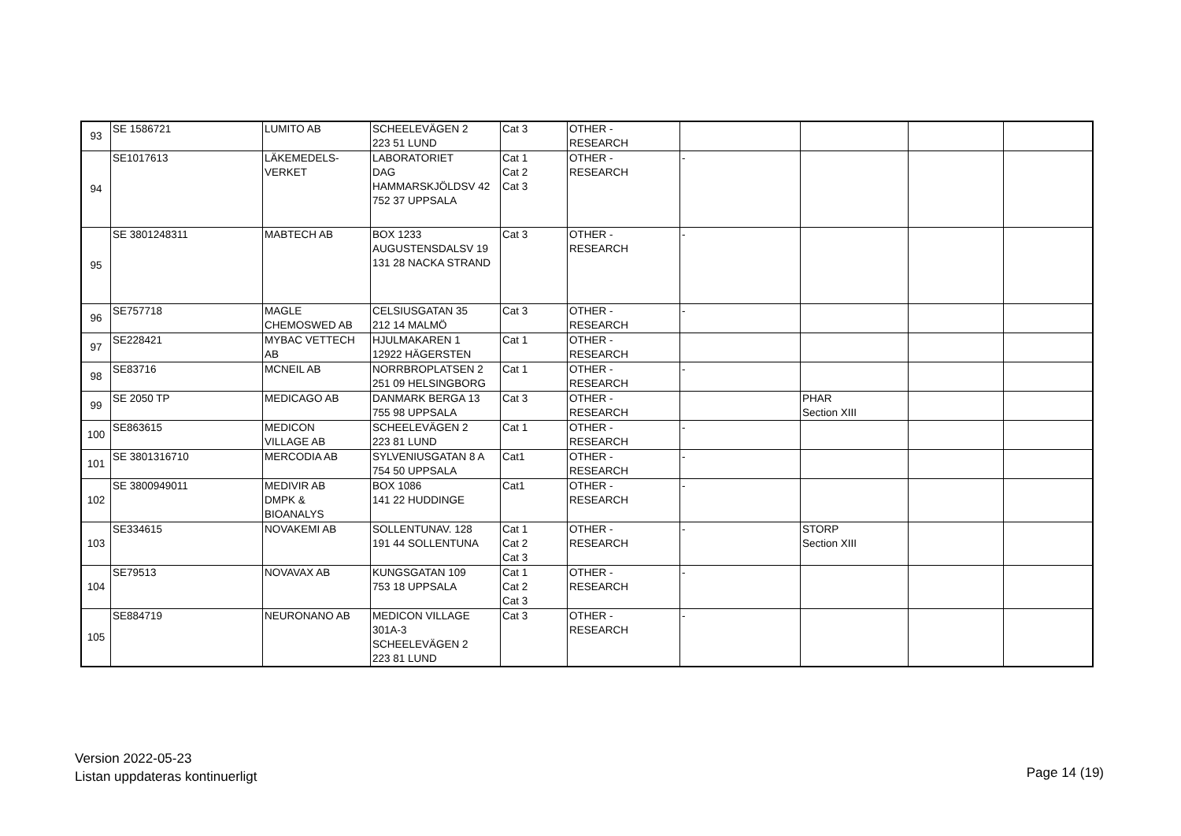| 93 | SE 1586721 | LUMITO AB | SCHEELEVÄGEN 2 223 51 LUND | Cat 3 | OTHER - RESEARCH | | | | |
| 94 | SE1017613 | LÄKEMEDELS- VERKET | LABORATORIET DAG HAMMARSKJÖLDSV 42 752 37 UPPSALA | Cat 1 Cat 2 Cat 3 | OTHER - RESEARCH | - | | | |
| 95 | SE 3801248311 | MABTECH AB | BOX 1233 AUGUSTENSDALSV 19 131 28 NACKA STRAND | Cat 3 | OTHER - RESEARCH | - | | | |
| 96 | SE757718 | MAGLE CHEMOSWED AB | CELSIUSGATAN 35 212 14 MALMÖ | Cat 3 | OTHER - RESEARCH | - | | | |
| 97 | SE228421 | MYBAC VETTECH AB | HJULMAKAREN 1 12922 HÄGERSTEN | Cat 1 | OTHER - RESEARCH | | | | |
| 98 | SE83716 | MCNEIL AB | NORRBROPLATSEN 2 251 09 HELSINGBORG | Cat 1 | OTHER - RESEARCH | - | | | |
| 99 | SE 2050 TP | MEDICAGO AB | DANMARK BERGA 13 755 98 UPPSALA | Cat 3 | OTHER - RESEARCH | | PHAR Section XIII | | |
| 100 | SE863615 | MEDICON VILLAGE AB | SCHEELEVÄGEN 2 223 81 LUND | Cat 1 | OTHER - RESEARCH | - | | | |
| 101 | SE 3801316710 | MERCODIA AB | SYLVENIUSGATAN 8 A 754 50 UPPSALA | Cat1 | OTHER - RESEARCH | - | | | |
| 102 | SE 3800949011 | MEDIVIR AB DMPK & BIOANALYS | BOX 1086 141 22 HUDDINGE | Cat1 | OTHER - RESEARCH | - | | | |
| 103 | SE334615 | NOVAKEMI AB | SOLLENTUNAV. 128 191 44 SOLLENTUNA | Cat 1 Cat 2 Cat 3 | OTHER - RESEARCH | - | STORP Section XIII | | |
| 104 | SE79513 | NOVAVAX AB | KUNGSGATAN 109 753 18 UPPSALA | Cat 1 Cat 2 Cat 3 | OTHER - RESEARCH | - | | | |
| 105 | SE884719 | NEURONANO AB | MEDICON VILLAGE 301A-3 SCHEELEVÄGEN 2 223 81 LUND | Cat 3 | OTHER - RESEARCH | - | | | |
Version 2022-05-23
Listan uppdateras kontinuerligt
Page 14 (19)